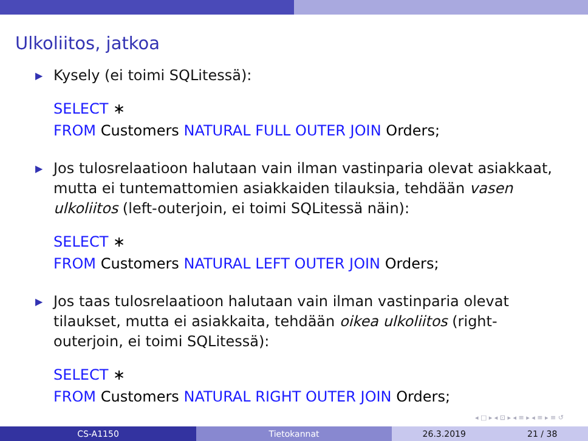Ulkoliitos, jatkoa
▶ Kysely (ei toimi SQLitessä):
SELECT ∗
FROM Customers NATURAL FULL OUTER JOIN Orders;
▶ Jos tulosrelaatioon halutaan vain ilman vastinparia olevat asiakkaat, mutta ei tuntemattomien asiakkaiden tilauksia, tehdään vasen ulkoliitos (left-outerjoin, ei toimi SQLitessä näin):
SELECT ∗
FROM Customers NATURAL LEFT OUTER JOIN Orders;
▶ Jos taas tulosrelaatioon halutaan vain ilman vastinparia olevat tilaukset, mutta ei asiakkaita, tehdään oikea ulkoliitos (right-outerjoin, ei toimi SQLitessä):
SELECT ∗
FROM Customers NATURAL RIGHT OUTER JOIN Orders;
◂ □ ▸ ◂ ⊡ ▸ ◂ ≡ ▸ ◂ ≡ ▸ ≡ ↺
CS-A1150 Tietokannat 26.3.2019 21 / 38